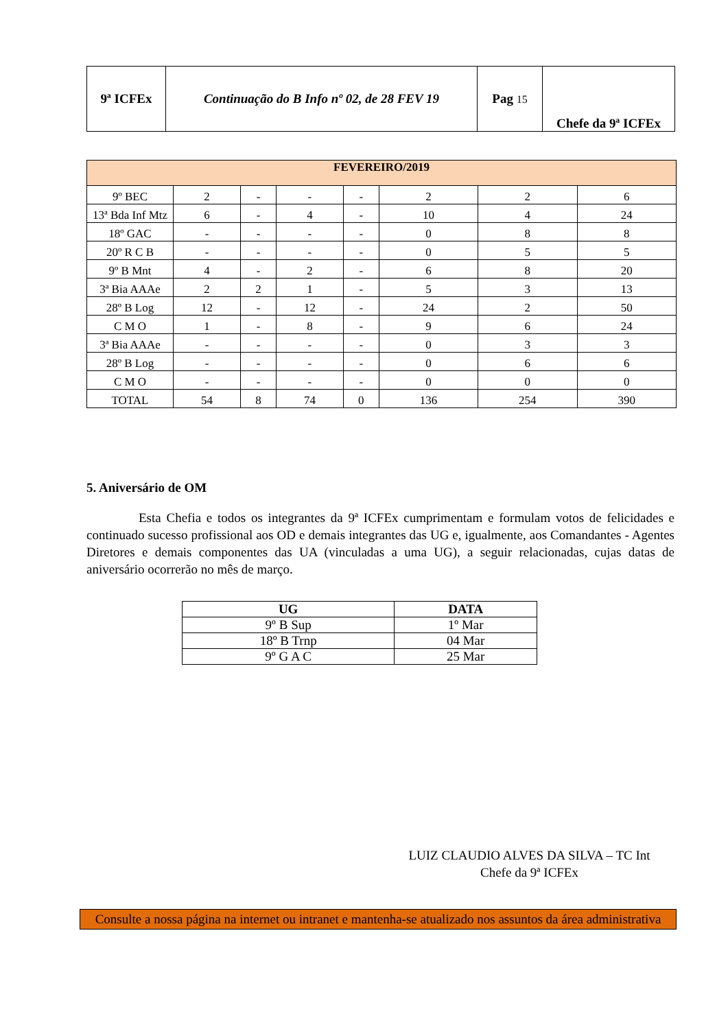| 9ª ICFEx | Continuação do B Info nº 02, de 28 FEV 19 | Pag 15 | Chefe da 9ª ICFEx |
| FEVEREIRO/2019 | | | | | | | |
| 9º BEC | 2 | - | - | - | 2 | 2 | 6 |
| 13ª Bda Inf Mtz | 6 | - | 4 | - | 10 | 4 | 24 |
| 18º GAC | - | - | - | - | 0 | 8 | 8 |
| 20º R C B | - | - | - | - | 0 | 5 | 5 |
| 9º B Mnt | 4 | - | 2 | - | 6 | 8 | 20 |
| 3ª Bia AAAe | 2 | 2 | 1 | - | 5 | 3 | 13 |
| 28º B Log | 12 | - | 12 | - | 24 | 2 | 50 |
| C M O | 1 | - | 8 | - | 9 | 6 | 24 |
| 3ª Bia AAAe | - | - | - | - | 0 | 3 | 3 |
| 28º B Log | - | - | - | - | 0 | 6 | 6 |
| C M O | - | - | - | - | 0 | 0 | 0 |
| TOTAL | 54 | 8 | 74 | 0 | 136 | 254 | 390 |
5. Aniversário de OM
Esta Chefia e todos os integrantes da 9ª ICFEx cumprimentam e formulam votos de felicidades e continuado sucesso profissional aos OD e demais integrantes das UG e, igualmente, aos Comandantes - Agentes Diretores e demais componentes das UA (vinculadas a uma UG), a seguir relacionadas, cujas datas de aniversário ocorrerão no mês de março.
| UG | DATA |
| --- | --- |
| 9º B Sup | 1º Mar |
| 18º B Trnp | 04 Mar |
| 9º G A C | 25 Mar |
LUIZ CLAUDIO ALVES DA SILVA – TC Int
Chefe da 9ª ICFEx
Consulte a nossa página na internet ou intranet e mantenha-se atualizado nos assuntos da área administrativa